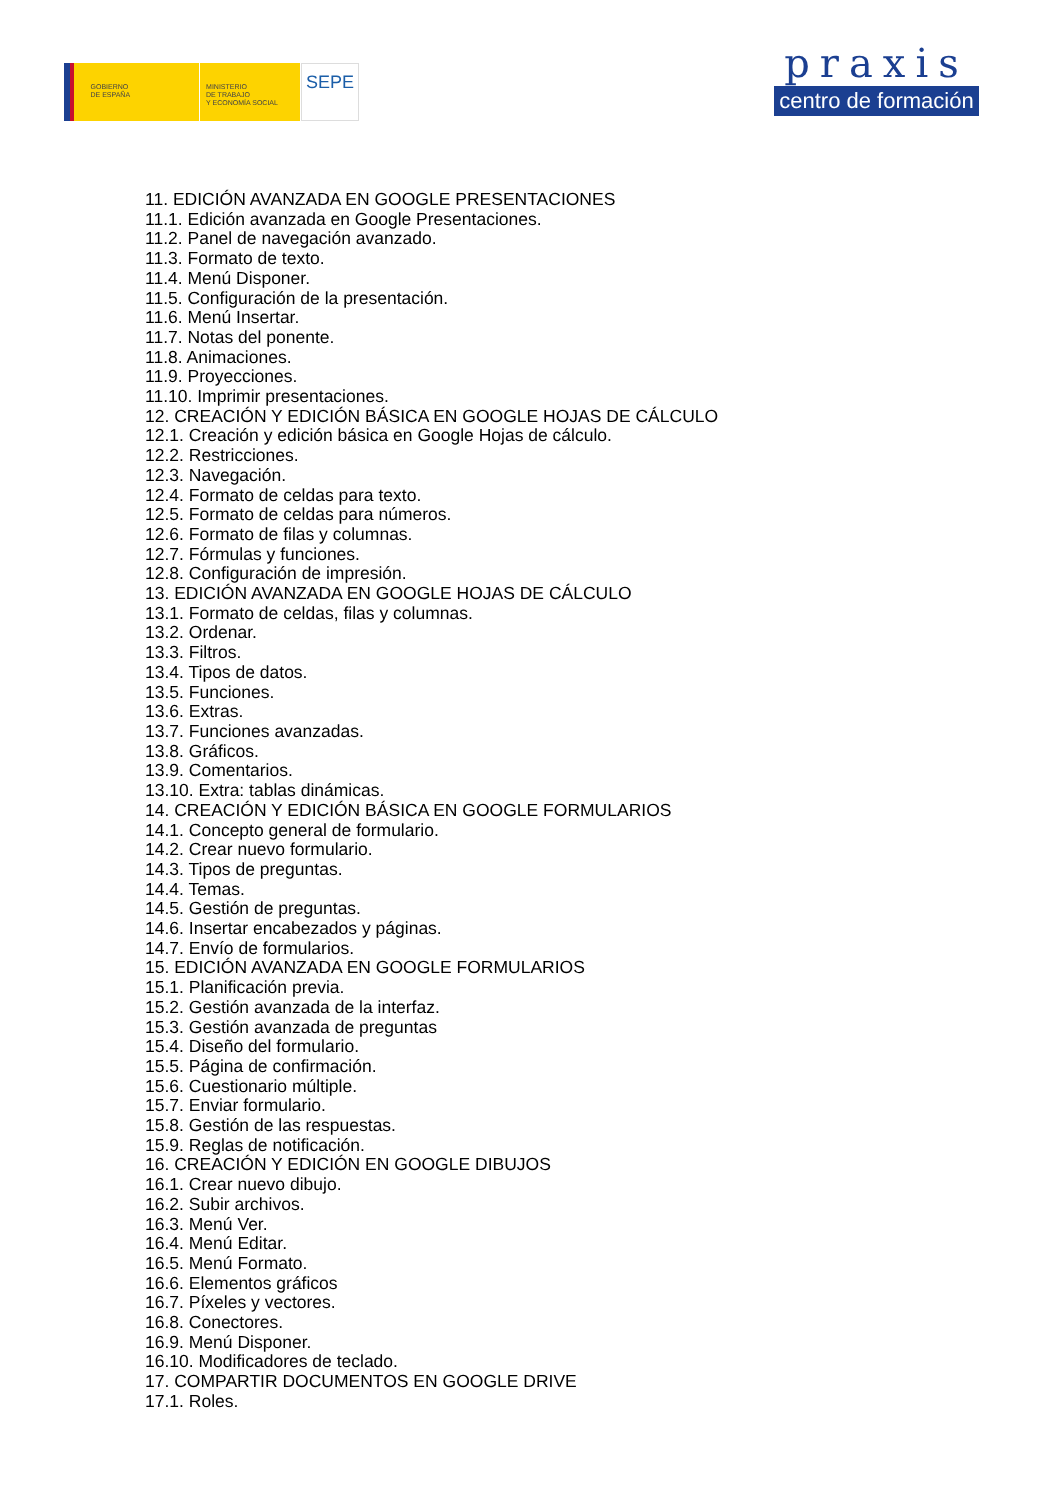GOBIERNO
DE ESPAÑA
MINISTERIO
DE TRABAJO
Y ECONOMÍA SOCIAL
SEPE
praxis
centro de formación
11. EDICIÓN AVANZADA EN GOOGLE PRESENTACIONES
11.1. Edición avanzada en Google Presentaciones.
11.2. Panel de navegación avanzado.
11.3. Formato de texto.
11.4. Menú Disponer.
11.5. Configuración de la presentación.
11.6. Menú Insertar.
11.7. Notas del ponente.
11.8. Animaciones.
11.9. Proyecciones.
11.10. Imprimir presentaciones.
12. CREACIÓN Y EDICIÓN BÁSICA EN GOOGLE HOJAS DE CÁLCULO
12.1. Creación y edición básica en Google Hojas de cálculo.
12.2. Restricciones.
12.3. Navegación.
12.4. Formato de celdas para texto.
12.5. Formato de celdas para números.
12.6. Formato de filas y columnas.
12.7. Fórmulas y funciones.
12.8. Configuración de impresión.
13. EDICIÓN AVANZADA EN GOOGLE HOJAS DE CÁLCULO
13.1. Formato de celdas, filas y columnas.
13.2. Ordenar.
13.3. Filtros.
13.4. Tipos de datos.
13.5. Funciones.
13.6. Extras.
13.7. Funciones avanzadas.
13.8. Gráficos.
13.9. Comentarios.
13.10. Extra: tablas dinámicas.
14. CREACIÓN Y EDICIÓN BÁSICA EN GOOGLE FORMULARIOS
14.1. Concepto general de formulario.
14.2. Crear nuevo formulario.
14.3. Tipos de preguntas.
14.4. Temas.
14.5. Gestión de preguntas.
14.6. Insertar encabezados y páginas.
14.7. Envío de formularios.
15. EDICIÓN AVANZADA EN GOOGLE FORMULARIOS
15.1. Planificación previa.
15.2. Gestión avanzada de la interfaz.
15.3. Gestión avanzada de preguntas
15.4. Diseño del formulario.
15.5. Página de confirmación.
15.6. Cuestionario múltiple.
15.7. Enviar formulario.
15.8. Gestión de las respuestas.
15.9. Reglas de notificación.
16. CREACIÓN Y EDICIÓN EN GOOGLE DIBUJOS
16.1. Crear nuevo dibujo.
16.2. Subir archivos.
16.3. Menú Ver.
16.4. Menú Editar.
16.5. Menú Formato.
16.6. Elementos gráficos
16.7. Píxeles y vectores.
16.8. Conectores.
16.9. Menú Disponer.
16.10. Modificadores de teclado.
17. COMPARTIR DOCUMENTOS EN GOOGLE DRIVE
17.1. Roles.